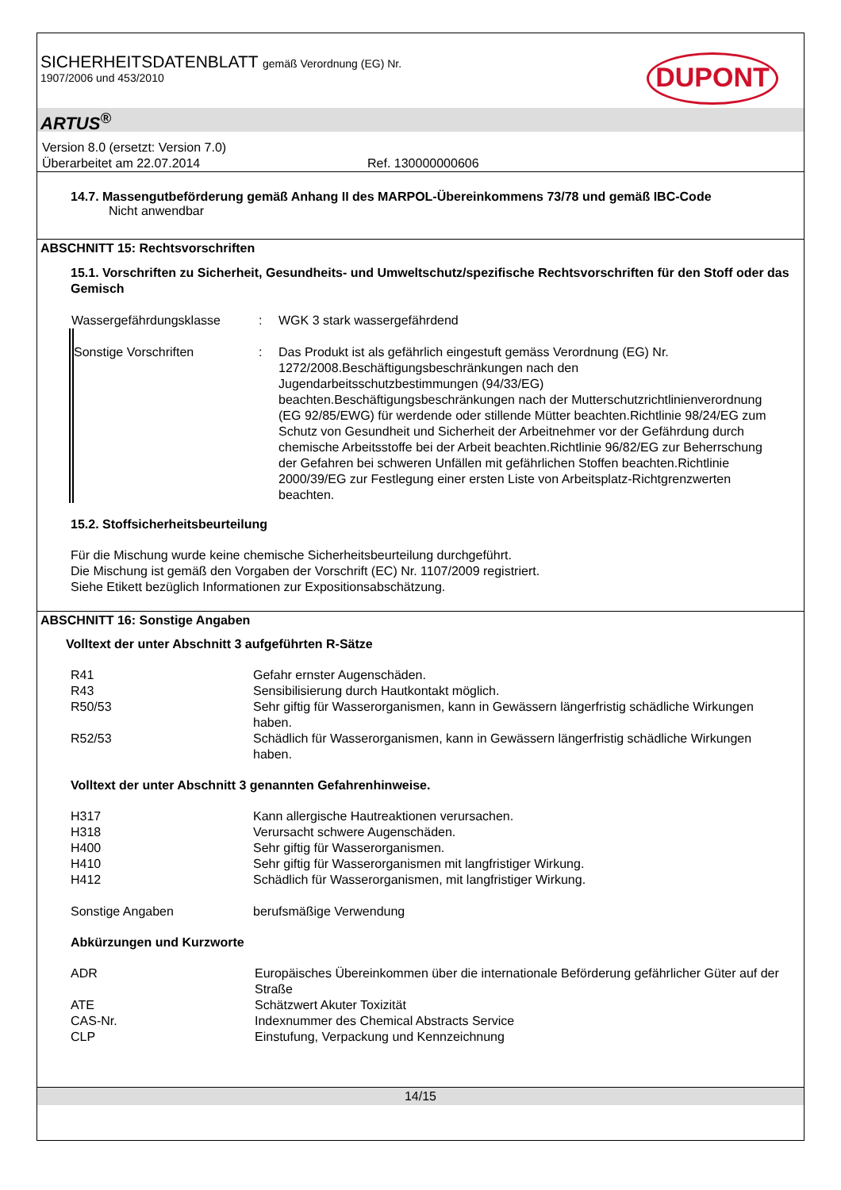SICHERHEITSDATENBLATT gemäß Verordnung (EG) Nr.
1907/2006 und 453/2010
DUPONT
ARTUS<sup>®</sup>
Version 8.0 (ersetzt: Version 7.0)
Überarbeitet am 22.07.2014 Ref. 130000000606
14.7. Massengutbeförderung gemäß Anhang II des MARPOL-Übereinkommens 73/78 und gemäß IBC-Code
Nicht anwendbar
ABSCHNITT 15: Rechtsvorschriften
15.1. Vorschriften zu Sicherheit, Gesundheits- und Umweltschutz/spezifische Rechtsvorschriften für den Stoff oder das Gemisch
| Wassergefährdungsklasse | : | WGK 3 stark wassergefährdend |
| Sonstige Vorschriften | : | Das Produkt ist als gefährlich eingestuft gemäss Verordnung (EG) Nr. 1272/2008.Beschäftigungsbeschränkungen nach den Jugendarbeitsschutzbestimmungen (94/33/EG) beachten.Beschäftigungsbeschränkungen nach der Mutterschutzrichtlinienverordnung (EG 92/85/EWG) für werdende oder stillende Mütter beachten.Richtlinie 98/24/EG zum Schutz von Gesundheit und Sicherheit der Arbeitnehmer vor der Gefährdung durch chemische Arbeitsstoffe bei der Arbeit beachten.Richtlinie 96/82/EG zur Beherrschung der Gefahren bei schweren Unfällen mit gefährlichen Stoffen beachten.Richtlinie 2000/39/EG zur Festlegung einer ersten Liste von Arbeitsplatz-Richtgrenzwerten beachten. |
15.2. Stoffsicherheitsbeurteilung
Für die Mischung wurde keine chemische Sicherheitsbeurteilung durchgeführt.
Die Mischung ist gemäß den Vorgaben der Vorschrift (EC) Nr. 1107/2009 registriert.
Siehe Etikett bezüglich Informationen zur Expositionsabschätzung.
ABSCHNITT 16: Sonstige Angaben
Volltext der unter Abschnitt 3 aufgeführten R-Sätze
| R41 | Gefahr ernster Augenschäden. |
| R43 | Sensibilisierung durch Hautkontakt möglich. |
| R50/53 | Sehr giftig für Wasserorganismen, kann in Gewässern längerfristig schädliche Wirkungen haben. |
| R52/53 | Schädlich für Wasserorganismen, kann in Gewässern längerfristig schädliche Wirkungen haben. |
Volltext der unter Abschnitt 3 genannten Gefahrenhinweise.
| H317 | Kann allergische Hautreaktionen verursachen. |
| H318 | Verursacht schwere Augenschäden. |
| H400 | Sehr giftig für Wasserorganismen. |
| H410 | Sehr giftig für Wasserorganismen mit langfristiger Wirkung. |
| H412 | Schädlich für Wasserorganismen, mit langfristiger Wirkung. |
| Sonstige Angaben | berufsmäßige Verwendung |
Abkürzungen und Kurzworte
| ADR | Europäisches Übereinkommen über die internationale Beförderung gefährlicher Güter auf der Straße |
| ATE | Schätzwert Akuter Toxizität |
| CAS-Nr. | Indexnummer des Chemical Abstracts Service |
| CLP | Einstufung, Verpackung und Kennzeichnung |
14/15